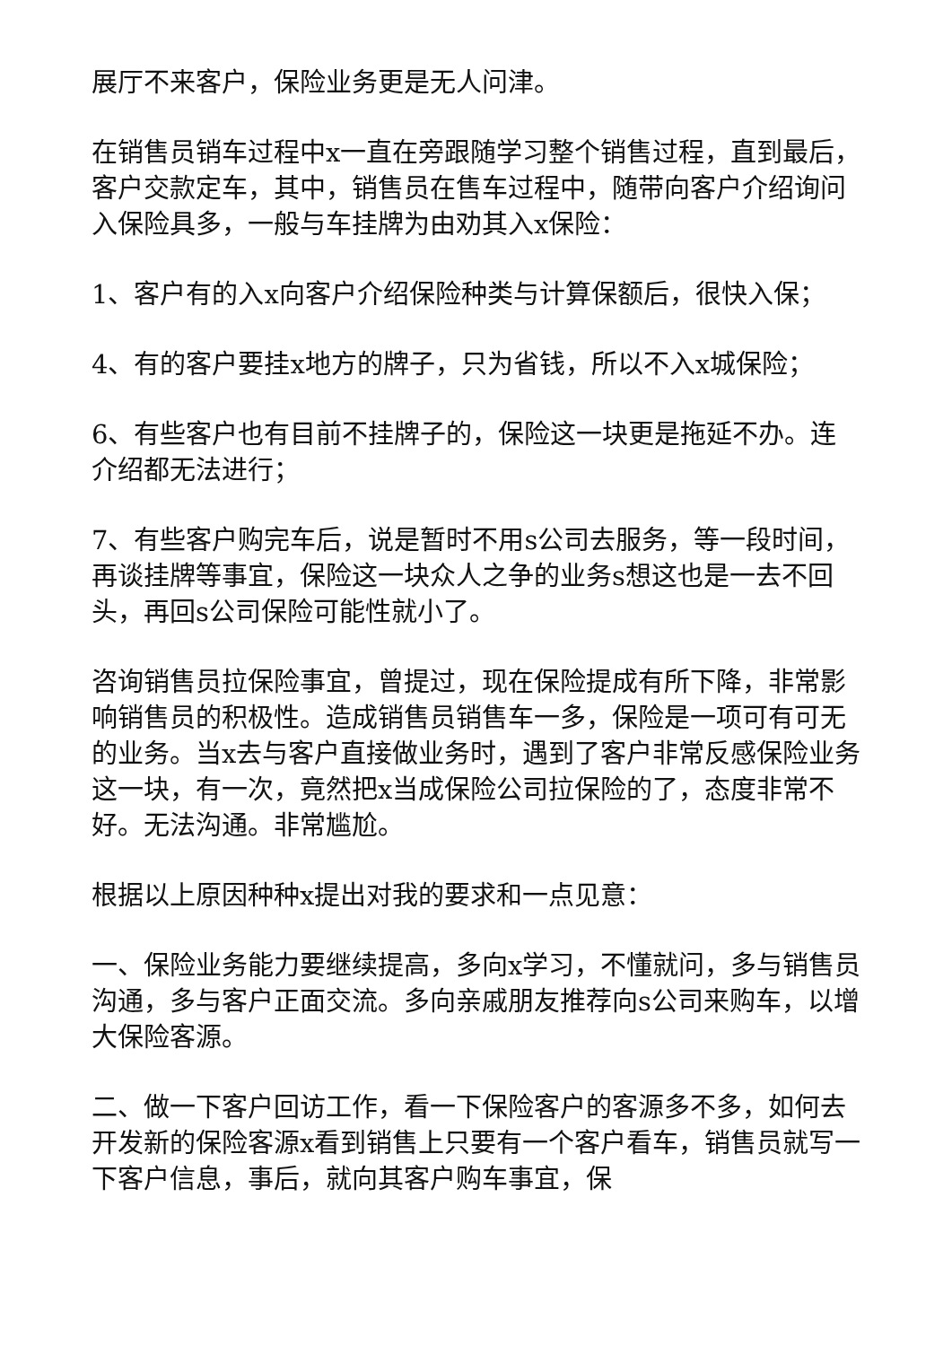展厅不来客户，保险业务更是无人问津。
在销售员销车过程中x一直在旁跟随学习整个销售过程，直到最后，客户交款定车，其中，销售员在售车过程中，随带向客户介绍询问入保险具多，一般与车挂牌为由劝其入x保险：
1、客户有的入x向客户介绍保险种类与计算保额后，很快入保；
4、有的客户要挂x地方的牌子，只为省钱，所以不入x城保险；
6、有些客户也有目前不挂牌子的，保险这一块更是拖延不办。连介绍都无法进行；
7、有些客户购完车后，说是暂时不用s公司去服务，等一段时间，再谈挂牌等事宜，保险这一块众人之争的业务s想这也是一去不回头，再回s公司保险可能性就小了。
咨询销售员拉保险事宜，曾提过，现在保险提成有所下降，非常影响销售员的积极性。造成销售员销售车一多，保险是一项可有可无的业务。当x去与客户直接做业务时，遇到了客户非常反感保险业务这一块，有一次，竟然把x当成保险公司拉保险的了，态度非常不好。无法沟通。非常尴尬。
根据以上原因种种x提出对我的要求和一点见意：
一、保险业务能力要继续提高，多向x学习，不懂就问，多与销售员沟通，多与客户正面交流。多向亲戚朋友推荐向s公司来购车，以增大保险客源。
二、做一下客户回访工作，看一下保险客户的客源多不多，如何去开发新的保险客源x看到销售上只要有一个客户看车，销售员就写一下客户信息，事后，就向其客户购车事宜，保